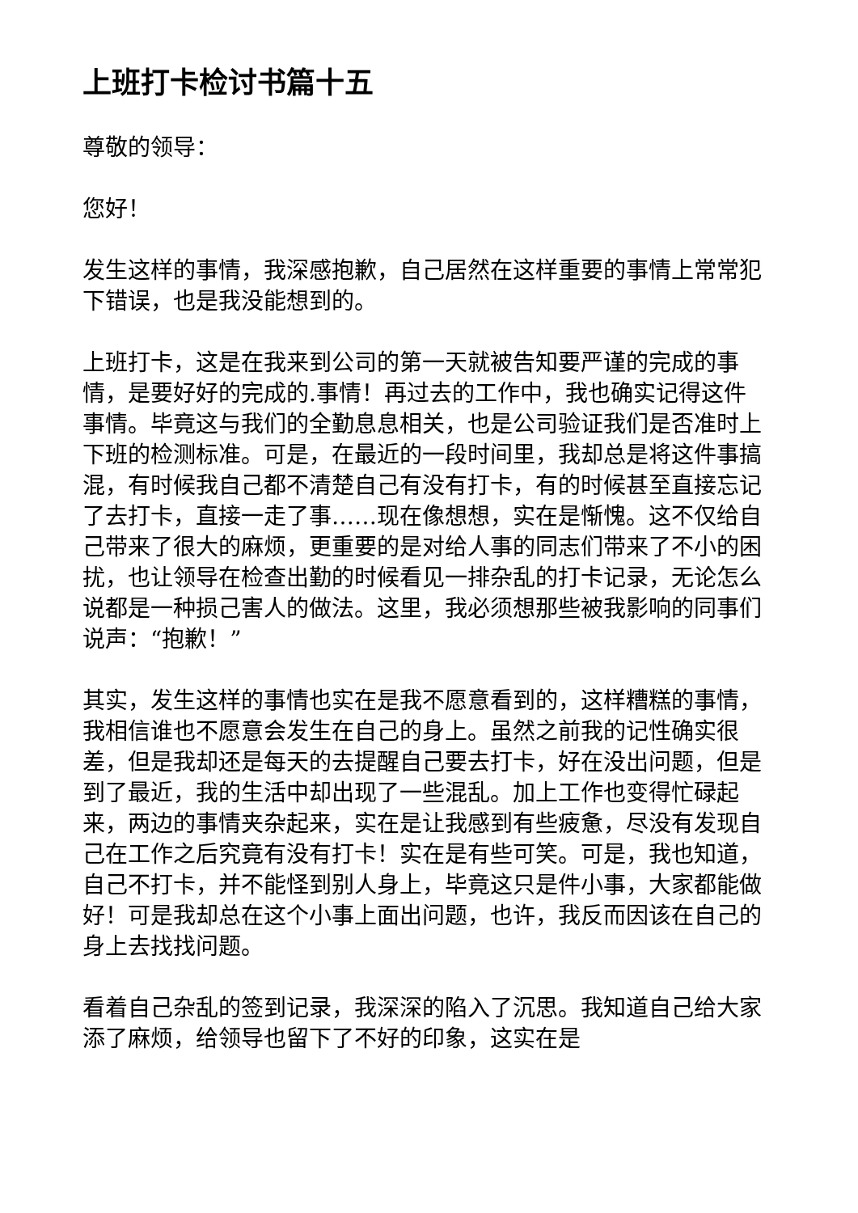上班打卡检讨书篇十五
尊敬的领导：
您好！
发生这样的事情，我深感抱歉，自己居然在这样重要的事情上常常犯下错误，也是我没能想到的。
上班打卡，这是在我来到公司的第一天就被告知要严谨的完成的事情，是要好好的完成的.事情！再过去的工作中，我也确实记得这件事情。毕竟这与我们的全勤息息相关，也是公司验证我们是否准时上下班的检测标准。可是，在最近的一段时间里，我却总是将这件事搞混，有时候我自己都不清楚自己有没有打卡，有的时候甚至直接忘记了去打卡，直接一走了事……现在像想想，实在是惭愧。这不仅给自己带来了很大的麻烦，更重要的是对给人事的同志们带来了不小的困扰，也让领导在检查出勤的时候看见一排杂乱的打卡记录，无论怎么说都是一种损己害人的做法。这里，我必须想那些被我影响的同事们说声：“抱歉！”
其实，发生这样的事情也实在是我不愿意看到的，这样糟糕的事情，我相信谁也不愿意会发生在自己的身上。虽然之前我的记性确实很差，但是我却还是每天的去提醒自己要去打卡，好在没出问题，但是到了最近，我的生活中却出现了一些混乱。加上工作也变得忙碌起来，两边的事情夹杂起来，实在是让我感到有些疲惫，尽没有发现自己在工作之后究竟有没有打卡！实在是有些可笑。可是，我也知道，自己不打卡，并不能怪到别人身上，毕竟这只是件小事，大家都能做好！可是我却总在这个小事上面出问题，也许，我反而因该在自己的身上去找找问题。
看着自己杂乱的签到记录，我深深的陷入了沉思。我知道自己给大家添了麻烦，给领导也留下了不好的印象，这实在是